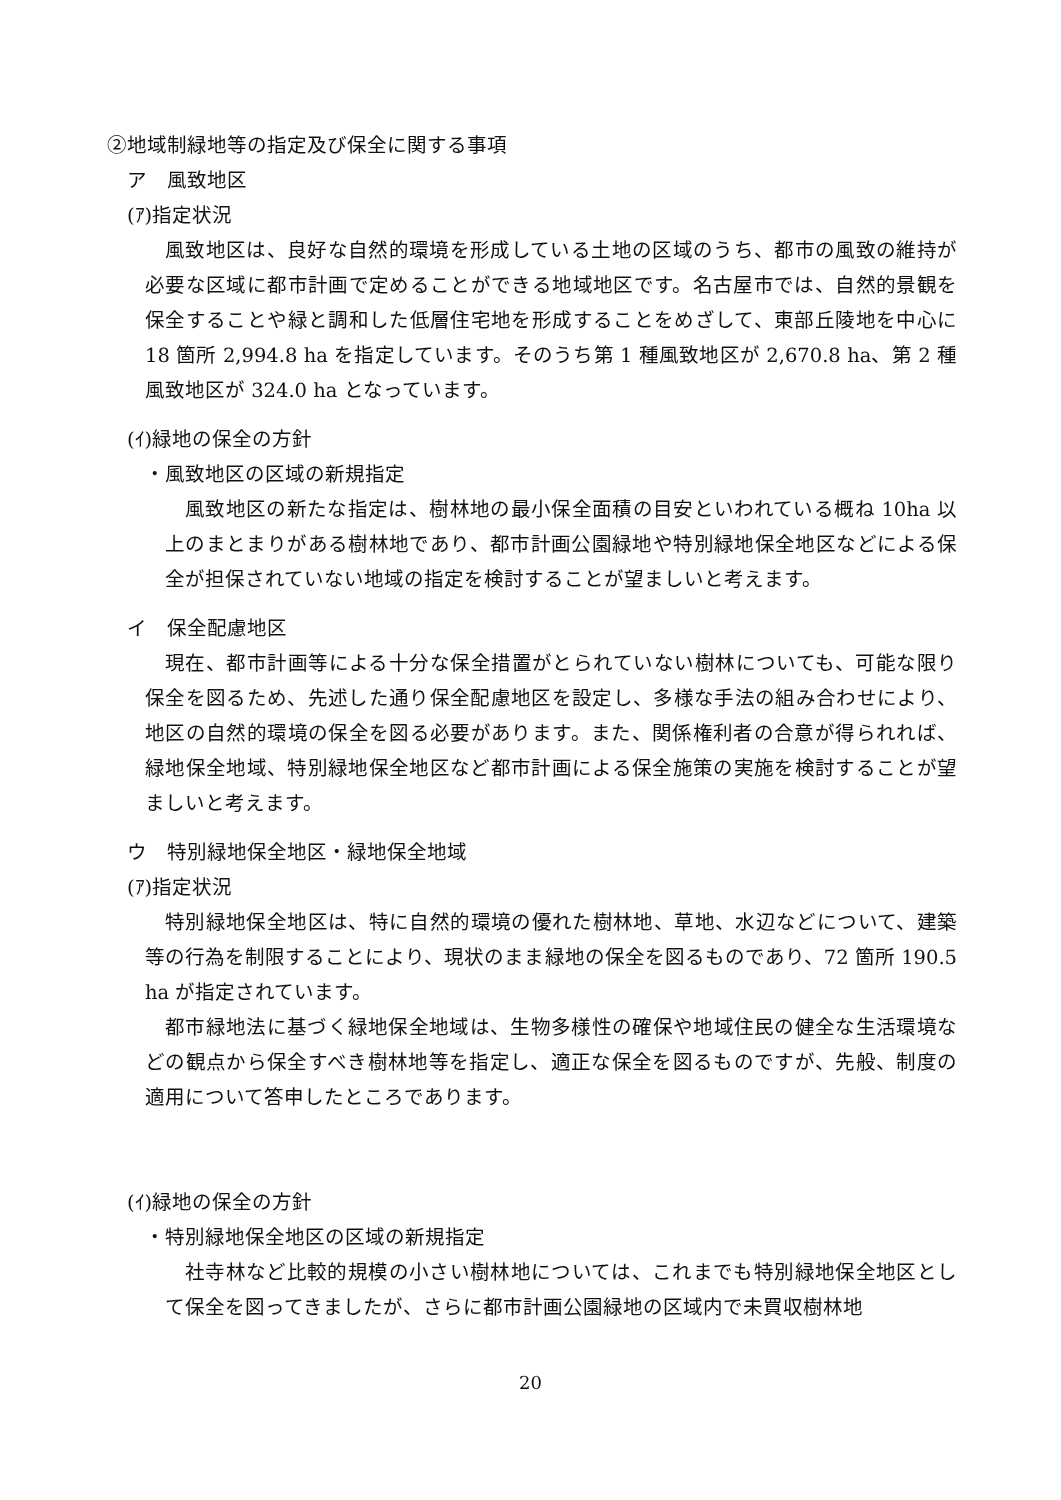②地域制緑地等の指定及び保全に関する事項
ア　風致地区
(ｱ)指定状況
風致地区は、良好な自然的環境を形成している土地の区域のうち、都市の風致の維持が必要な区域に都市計画で定めることができる地域地区です。名古屋市では、自然的景観を保全することや緑と調和した低層住宅地を形成することをめざして、東部丘陵地を中心に 18 箇所 2,994.8 ha を指定しています。そのうち第 1 種風致地区が 2,670.8 ha、第 2 種風致地区が 324.0 ha となっています。
(ｲ)緑地の保全の方針
・風致地区の区域の新規指定
風致地区の新たな指定は、樹林地の最小保全面積の目安といわれている概ね 10ha 以上のまとまりがある樹林地であり、都市計画公園緑地や特別緑地保全地区などによる保全が担保されていない地域の指定を検討することが望ましいと考えます。
イ　保全配慮地区
現在、都市計画等による十分な保全措置がとられていない樹林についても、可能な限り保全を図るため、先述した通り保全配慮地区を設定し、多様な手法の組み合わせにより、地区の自然的環境の保全を図る必要があります。また、関係権利者の合意が得られれば、緑地保全地域、特別緑地保全地区など都市計画による保全施策の実施を検討することが望ましいと考えます。
ウ　特別緑地保全地区・緑地保全地域
(ｱ)指定状況
特別緑地保全地区は、特に自然的環境の優れた樹林地、草地、水辺などについて、建築等の行為を制限することにより、現状のまま緑地の保全を図るものであり、72 箇所 190.5 ha が指定されています。
都市緑地法に基づく緑地保全地域は、生物多様性の確保や地域住民の健全な生活環境などの観点から保全すべき樹林地等を指定し、適正な保全を図るものですが、先般、制度の適用について答申したところであります。
(ｲ)緑地の保全の方針
・特別緑地保全地区の区域の新規指定
社寺林など比較的規模の小さい樹林地については、これまでも特別緑地保全地区として保全を図ってきましたが、さらに都市計画公園緑地の区域内で未買収樹林地
20